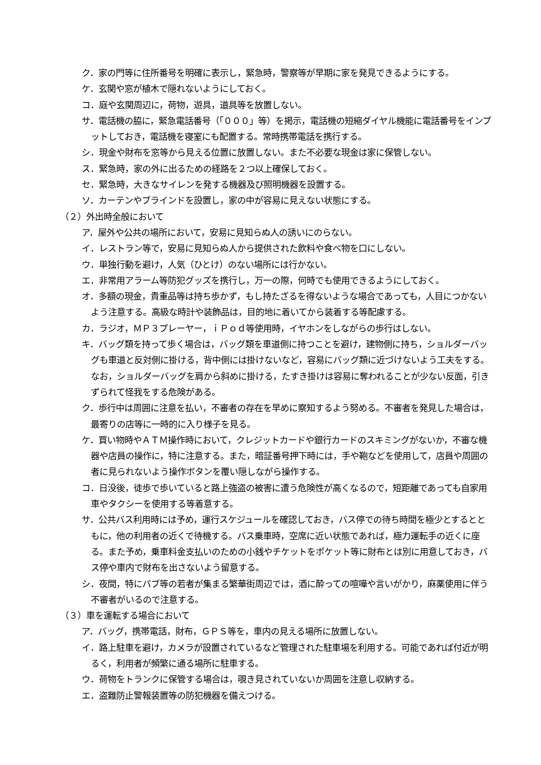ク．家の門等に住所番号を明確に表示し，緊急時，警察等が早期に家を発見できるようにする。
ケ．玄関や窓が植木で隠れないようにしておく。
コ．庭や玄関周辺に，荷物，遊具，道具等を放置しない。
サ．電話機の脇に，緊急電話番号（「０００」等）を掲示，電話機の短縮ダイヤル機能に電話番号をインプットしておき，電話機を寝室にも配置する。常時携帯電話を携行する。
シ．現金や財布を窓等から見える位置に放置しない。また不必要な現金は家に保管しない。
ス．緊急時，家の外に出るための経路を２つ以上確保しておく。
セ．緊急時，大きなサイレンを発する機器及び照明機器を設置する。
ソ．カーテンやブラインドを設置し，家の中が容易に見えない状態にする。
（２）外出時全般において
ア．屋外や公共の場所において，安易に見知らぬ人の誘いにのらない。
イ．レストラン等で，安易に見知らぬ人から提供された飲料や食べ物を口にしない。
ウ．単独行動を避け，人気（ひとけ）のない場所には行かない。
エ．非常用アラーム等防犯グッズを携行し，万一の際，何時でも使用できるようにしておく。
オ．多額の現金，貴重品等は持ち歩かず，もし持たざるを得ないような場合であっても，人目につかないよう注意する。高級な時計や装飾品は，目的地に着いてから装着する等配慮する。
カ．ラジオ，ＭＰ３プレーヤー，ｉＰｏｄ等使用時，イヤホンをしながらの歩行はしない。
キ．バッグ類を持って歩く場合は，バッグ類を車道側に持つことを避け，建物側に持ち，ショルダーバッグも車道と反対側に掛ける，背中側には掛けないなど，容易にバッグ類に近づけないよう工夫をする。なお，ショルダーバッグを肩から斜めに掛ける，たすき掛けは容易に奪われることが少ない反面，引きずられて怪我をする危険がある。
ク．歩行中は周囲に注意を払い，不審者の存在を早めに察知するよう努める。不審者を発見した場合は，最寄りの店等に一時的に入り様子を見る。
ケ．買い物時やＡＴＭ操作時において，クレジットカードや銀行カードのスキミングがないか，不審な機器や店員の操作に，特に注意する。また，暗証番号押下時には，手や鞄などを使用して，店員や周囲の者に見られないよう操作ボタンを覆い隠しながら操作する。
コ．日没後，徒歩で歩いていると路上強盗の被害に遭う危険性が高くなるので，短距離であっても自家用車やタクシーを使用する等着意する。
サ．公共バス利用時には予め，運行スケジュールを確認しておき，バス停での待ち時間を極少とするとともに，他の利用者の近くで待機する。バス乗車時，空席に近い状態であれば，極力運転手の近くに座る。また予め，乗車料金支払いのための小銭やチケットをポケット等に財布とは別に用意しておき，バス停や車内で財布を出さないよう留意する。
シ．夜間，特にパブ等の若者が集まる繁華街周辺では，酒に酔っての喧嘩や言いがかり，麻薬使用に伴う不審者がいるので注意する。
（３）車を運転する場合において
ア．バッグ，携帯電話，財布，ＧＰＳ等を，車内の見える場所に放置しない。
イ．路上駐車を避け，カメラが設置されているなど管理された駐車場を利用する。可能であれば付近が明るく，利用者が頻繁に通る場所に駐車する。
ウ．荷物をトランクに保管する場合は，覗き見されていないか周囲を注意し収納する。
エ．盗難防止警報装置等の防犯機器を備えつける。